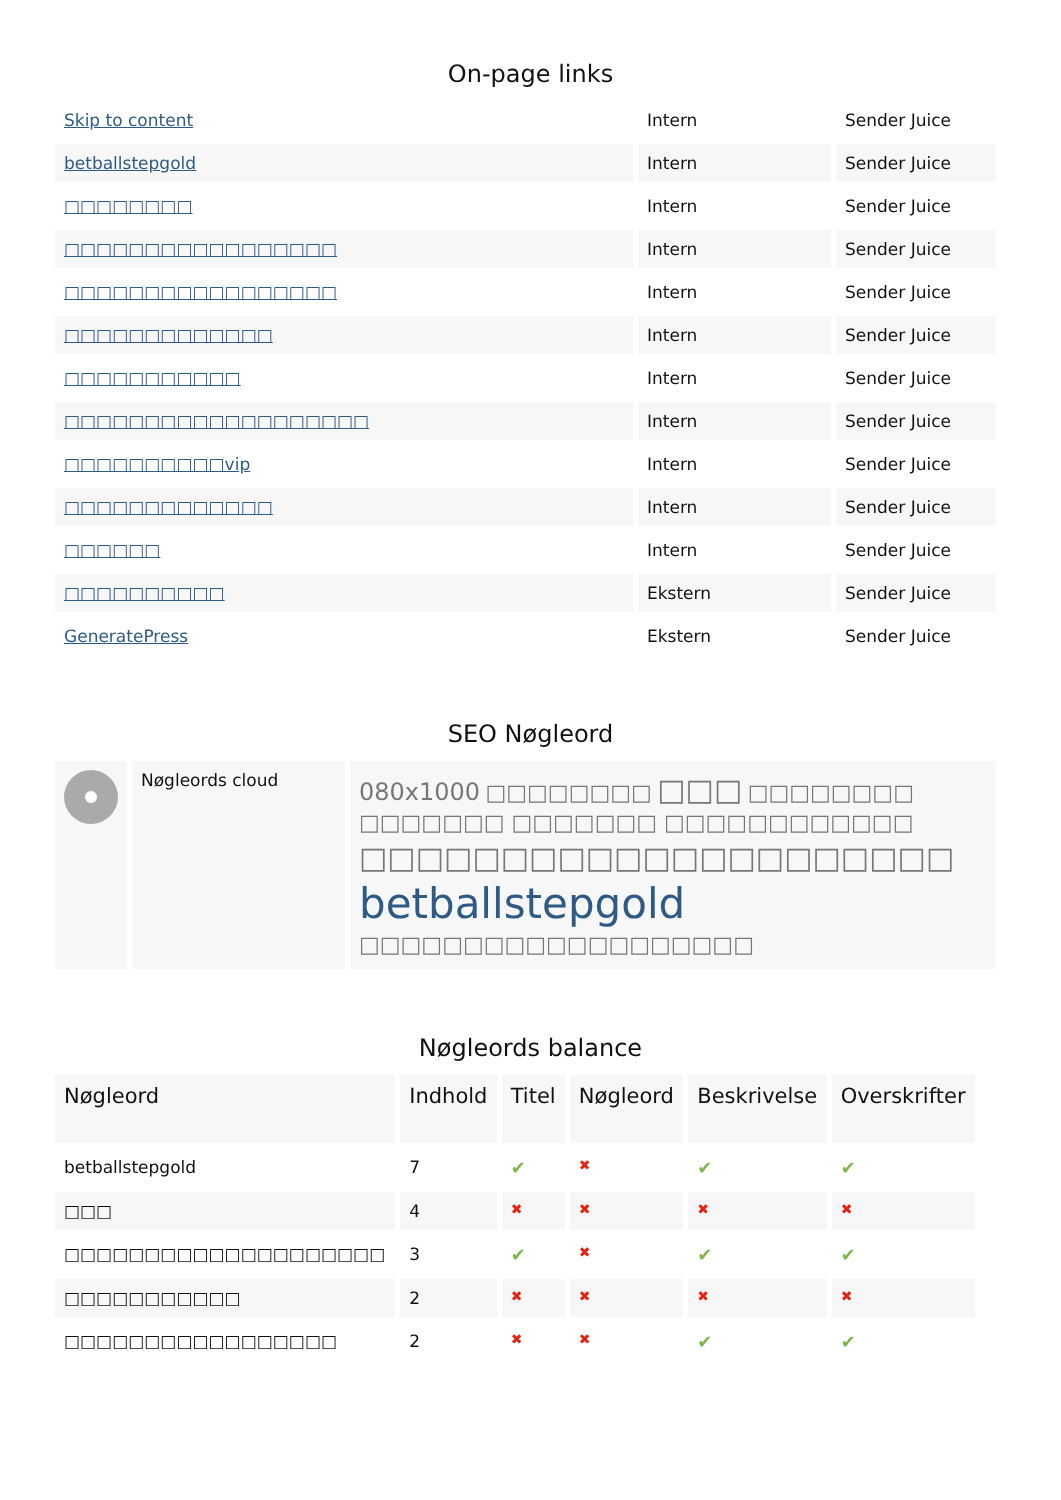On-page links
| Skip to content | Intern | Sender Juice |
| betballstepgold | Intern | Sender Juice |
| □□□□□□□□ | Intern | Sender Juice |
| □□□□□□□□□□□□□□□□□ | Intern | Sender Juice |
| □□□□□□□□□□□□□□□□□ | Intern | Sender Juice |
| □□□□□□□□□□□□□ | Intern | Sender Juice |
| □□□□□□□□□□□ | Intern | Sender Juice |
| □□□□□□□□□□□□□□□□□□□ | Intern | Sender Juice |
| □□□□□□□□□□vip | Intern | Sender Juice |
| □□□□□□□□□□□□□ | Intern | Sender Juice |
| □□□□□□ | Intern | Sender Juice |
| □□□□□□□□□□ | Ekstern | Sender Juice |
| GeneratePress | Ekstern | Sender Juice |
SEO Nøgleord
| | Nøgleords cloud | 080x1000 □□□□□□□□ □□□ □□□□□□□□ □□□□□□□ □□□□□□□ □□□□□□□□□□□□ □□□□□□□□□□□□□□□□□□□□□ betballstepgold □□□□□□□□□□□□□□□□□□□ |
Nøgleords balance
| Nøgleord | Indhold | Titel | Nøgleord | Beskrivelse | Overskrifter |
| --- | --- | --- | --- | --- | --- |
| betballstepgold | 7 | ✔ | ✖ | ✔ | ✔ |
| □□□ | 4 | ✖ | ✖ | ✖ | ✖ |
| □□□□□□□□□□□□□□□□□□□□ | 3 | ✔ | ✖ | ✔ | ✔ |
| □□□□□□□□□□□ | 2 | ✖ | ✖ | ✖ | ✖ |
| □□□□□□□□□□□□□□□□□ | 2 | ✖ | ✖ | ✔ | ✔ |